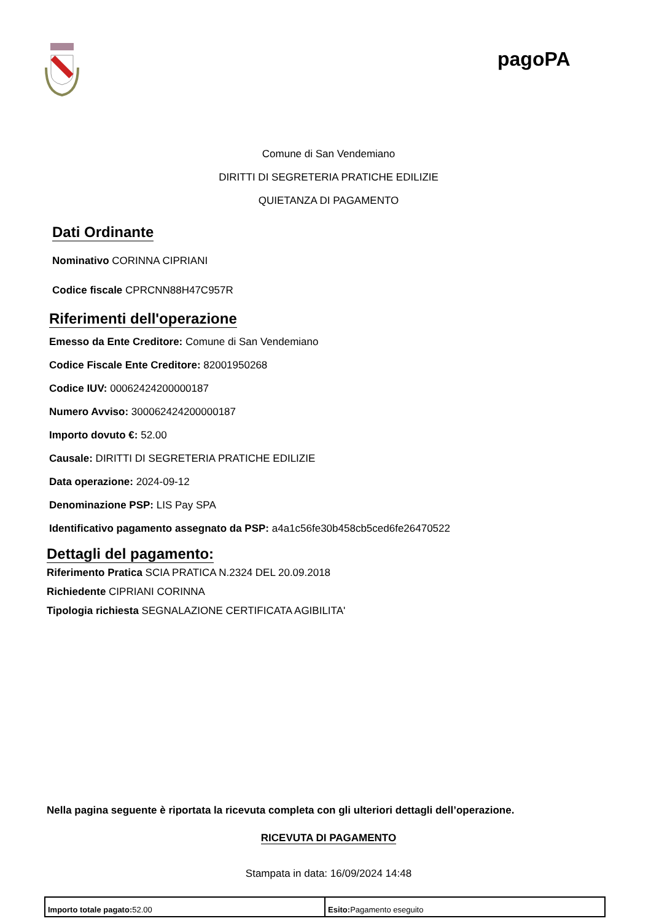pagoPA
Comune di San Vendemiano
DIRITTI DI SEGRETERIA PRATICHE EDILIZIE
QUIETANZA DI PAGAMENTO
Dati Ordinante
Nominativo CORINNA CIPRIANI
Codice fiscale CPRCNN88H47C957R
Riferimenti dell'operazione
Emesso da Ente Creditore: Comune di San Vendemiano
Codice Fiscale Ente Creditore: 82001950268
Codice IUV: 00062424200000187
Numero Avviso: 300062424200000187
Importo dovuto €: 52.00
Causale: DIRITTI DI SEGRETERIA PRATICHE EDILIZIE
Data operazione: 2024-09-12
Denominazione PSP: LIS Pay SPA
Identificativo pagamento assegnato da PSP: a4a1c56fe30b458cb5ced6fe26470522
Dettagli del pagamento:
Riferimento Pratica SCIA PRATICA N.2324 DEL 20.09.2018
Richiedente CIPRIANI CORINNA
Tipologia richiesta SEGNALAZIONE CERTIFICATA AGIBILITA'
Nella pagina seguente è riportata la ricevuta completa con gli ulteriori dettagli dell’operazione.
RICEVUTA DI PAGAMENTO
Stampata in data: 16/09/2024 14:48
| Importo totale pagato: 52.00 | Esito: Pagamento eseguito |